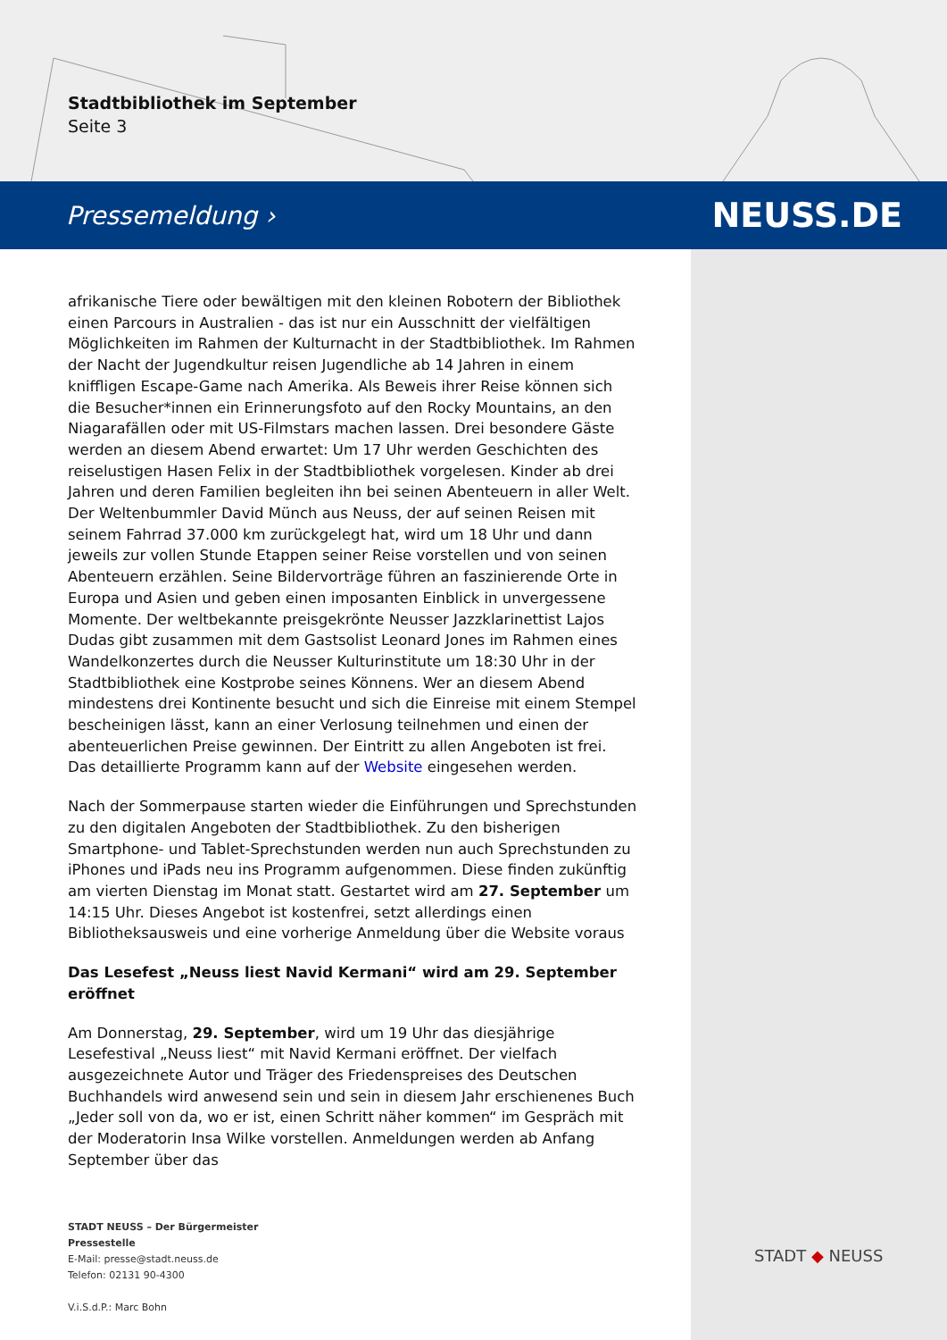Stadtbibliothek im September
Seite 3
Pressemeldung › NEUSS.DE
afrikanische Tiere oder bewältigen mit den kleinen Robotern der Bibliothek einen Parcours in Australien - das ist nur ein Ausschnitt der vielfältigen Möglichkeiten im Rahmen der Kulturnacht in der Stadtbibliothek. Im Rahmen der Nacht der Jugendkultur reisen Jugendliche ab 14 Jahren in einem kniffligen Escape-Game nach Amerika. Als Beweis ihrer Reise können sich die Besucher*innen ein Erinnerungsfoto auf den Rocky Mountains, an den Niagarafällen oder mit US-Filmstars machen lassen. Drei besondere Gäste werden an diesem Abend erwartet: Um 17 Uhr werden Geschichten des reiselustigen Hasen Felix in der Stadtbibliothek vorgelesen. Kinder ab drei Jahren und deren Familien begleiten ihn bei seinen Abenteuern in aller Welt. Der Weltenbummler David Münch aus Neuss, der auf seinen Reisen mit seinem Fahrrad 37.000 km zurückgelegt hat, wird um 18 Uhr und dann jeweils zur vollen Stunde Etappen seiner Reise vorstellen und von seinen Abenteuern erzählen. Seine Bildervorträge führen an faszinierende Orte in Europa und Asien und geben einen imposanten Einblick in unvergessene Momente. Der weltbekannte preisgekrönte Neusser Jazzklarinettist Lajos Dudas gibt zusammen mit dem Gastsolist Leonard Jones im Rahmen eines Wandelkonzertes durch die Neusser Kulturinstitute um 18:30 Uhr in der Stadtbibliothek eine Kostprobe seines Könnens. Wer an diesem Abend mindestens drei Kontinente besucht und sich die Einreise mit einem Stempel bescheinigen lässt, kann an einer Verlosung teilnehmen und einen der abenteuerlichen Preise gewinnen. Der Eintritt zu allen Angeboten ist frei. Das detaillierte Programm kann auf der Website eingesehen werden.
Nach der Sommerpause starten wieder die Einführungen und Sprechstunden zu den digitalen Angeboten der Stadtbibliothek. Zu den bisherigen Smartphone- und Tablet-Sprechstunden werden nun auch Sprechstunden zu iPhones und iPads neu ins Programm aufgenommen. Diese finden zukünftig am vierten Dienstag im Monat statt. Gestartet wird am 27. September um 14:15 Uhr. Dieses Angebot ist kostenfrei, setzt allerdings einen Bibliotheksausweis und eine vorherige Anmeldung über die Website voraus
Das Lesefest „Neuss liest Navid Kermani“ wird am 29. September eröffnet
Am Donnerstag, 29. September, wird um 19 Uhr das diesjährige Lesefestival „Neuss liest“ mit Navid Kermani eröffnet. Der vielfach ausgezeichnete Autor und Träger des Friedenspreises des Deutschen Buchhandels wird anwesend sein und sein in diesem Jahr erschienenes Buch „Jeder soll von da, wo er ist, einen Schritt näher kommen“ im Gespräch mit der Moderatorin Insa Wilke vorstellen. Anmeldungen werden ab Anfang September über das
STADT NEUSS – Der Bürgermeister
Pressestelle
E-Mail: presse@stadt.neuss.de
Telefon: 02131 90-4300
V.i.S.d.P.: Marc Bohn
STADT ◆ NEUSS